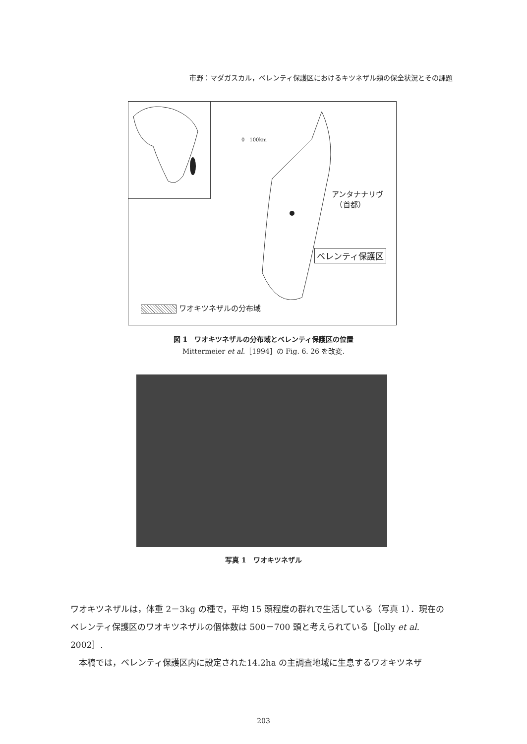市野：マダガスカル，ベレンティ保護区におけるキツネザル類の保全状況とその課題
0　100km
アンタナナリヴ
　（首都）
ベレンティ保護区
ワオキツネザルの分布域
図 1　ワオキツネザルの分布域とベレンティ保護区の位置
Mittermeier et al.［1994］の Fig. 6. 26 を改変.
写真 1　ワオキツネザル
ワオキツネザルは，体重 2－3kg の種で，平均 15 頭程度の群れで生活している（写真 1）．現在のベレンティ保護区のワオキツネザルの個体数は 500－700 頭と考えられている［Jolly et al. 2002］.
　本稿では，ベレンティ保護区内に設定された14.2ha の主調査地域に生息するワオキツネザ
203